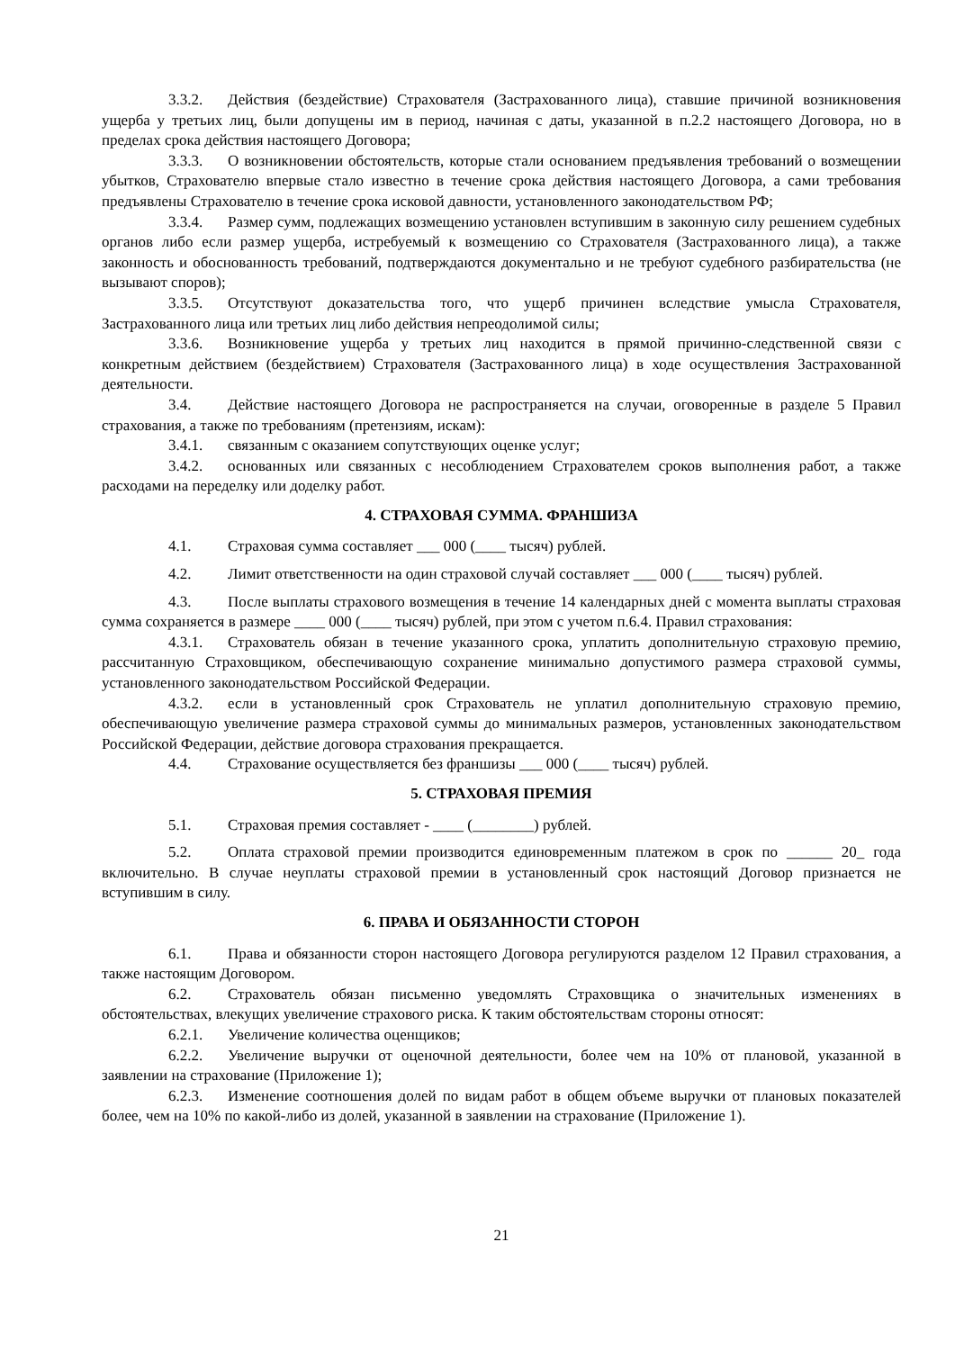3.3.2. Действия (бездействие) Страхователя (Застрахованного лица), ставшие причиной возникновения ущерба у третьих лиц, были допущены им в период, начиная с даты, указанной в п.2.2 настоящего Договора, но в пределах срока действия настоящего Договора;
3.3.3. О возникновении обстоятельств, которые стали основанием предъявления требований о возмещении убытков, Страхователю впервые стало известно в течение срока действия настоящего Договора, а сами требования предъявлены Страхователю в течение срока исковой давности, установленного законодательством РФ;
3.3.4. Размер сумм, подлежащих возмещению установлен вступившим в законную силу решением судебных органов либо если размер ущерба, истребуемый к возмещению со Страхователя (Застрахованного лица), а также законность и обоснованность требований, подтверждаются документально и не требуют судебного разбирательства (не вызывают споров);
3.3.5. Отсутствуют доказательства того, что ущерб причинен вследствие умысла Страхователя, Застрахованного лица или третьих лиц либо действия непреодолимой силы;
3.3.6. Возникновение ущерба у третьих лиц находится в прямой причинно-следственной связи с конкретным действием (бездействием) Страхователя (Застрахованного лица) в ходе осуществления Застрахованной деятельности.
3.4. Действие настоящего Договора не распространяется на случаи, оговоренные в разделе 5 Правил страхования, а также по требованиям (претензиям, искам):
3.4.1. связанным с оказанием сопутствующих оценке услуг;
3.4.2. основанных или связанных с несоблюдением Страхователем сроков выполнения работ, а также расходами на переделку или доделку работ.
4. СТРАХОВАЯ СУММА. ФРАНШИЗА
4.1. Страховая сумма составляет ___ 000 (____ тысяч) рублей.
4.2. Лимит ответственности на один страховой случай составляет ___ 000 (____ тысяч) рублей.
4.3. После выплаты страхового возмещения в течение 14 календарных дней с момента выплаты страховая сумма сохраняется в размере ____ 000 (____ тысяч) рублей, при этом с учетом п.6.4. Правил страхования:
4.3.1. Страхователь обязан в течение указанного срока, уплатить дополнительную страховую премию, рассчитанную Страховщиком, обеспечивающую сохранение минимально допустимого размера страховой суммы, установленного законодательством Российской Федерации.
4.3.2. если в установленный срок Страхователь не уплатил дополнительную страховую премию, обеспечивающую увеличение размера страховой суммы до минимальных размеров, установленных законодательством Российской Федерации, действие договора страхования прекращается.
4.4. Страхование осуществляется без франшизы ___ 000 (____ тысяч) рублей.
5. СТРАХОВАЯ ПРЕМИЯ
5.1. Страховая премия составляет - ____ (________) рублей.
5.2. Оплата страховой премии производится единовременным платежом в срок по ______ 20_ года включительно. В случае неуплаты страховой премии в установленный срок настоящий Договор признается не вступившим в силу.
6. ПРАВА И ОБЯЗАННОСТИ СТОРОН
6.1. Права и обязанности сторон настоящего Договора регулируются разделом 12 Правил страхования, а также настоящим Договором.
6.2. Страхователь обязан письменно уведомлять Страховщика о значительных изменениях в обстоятельствах, влекущих увеличение страхового риска. К таким обстоятельствам стороны относят:
6.2.1. Увеличение количества оценщиков;
6.2.2. Увеличение выручки от оценочной деятельности, более чем на 10% от плановой, указанной в заявлении на страхование (Приложение 1);
6.2.3. Изменение соотношения долей по видам работ в общем объеме выручки от плановых показателей более, чем на 10% по какой-либо из долей, указанной в заявлении на страхование (Приложение 1).
21